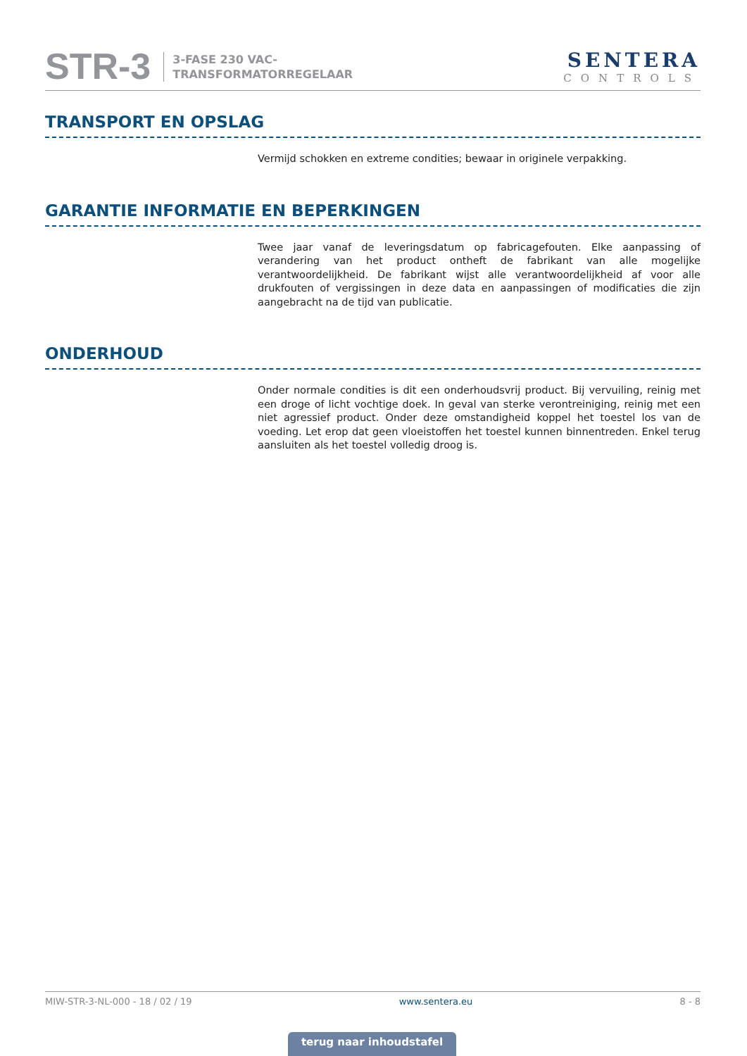STR-3
3-FASE 230 VAC-
TRANSFORMATORREGELAAR
SENTERA
CONTROLS
TRANSPORT EN OPSLAG
Vermijd schokken en extreme condities; bewaar in originele verpakking.
GARANTIE INFORMATIE EN BEPERKINGEN
Twee jaar vanaf de leveringsdatum op fabricagefouten. Elke aanpassing of verandering van het product ontheft de fabrikant van alle mogelijke verantwoordelijkheid. De fabrikant wijst alle verantwoordelijkheid af voor alle drukfouten of vergissingen in deze data en aanpassingen of modificaties die zijn aangebracht na de tijd van publicatie.
ONDERHOUD
Onder normale condities is dit een onderhoudsvrij product. Bij vervuiling, reinig met een droge of licht vochtige doek. In geval van sterke verontreiniging, reinig met een niet agressief product. Onder deze omstandigheid koppel het toestel los van de voeding. Let erop dat geen vloeistoffen het toestel kunnen binnentreden. Enkel terug aansluiten als het toestel volledig droog is.
MIW-STR-3-NL-000 - 18 / 02 / 19 www.sentera.eu 8 - 8
terug naar inhoudstafel